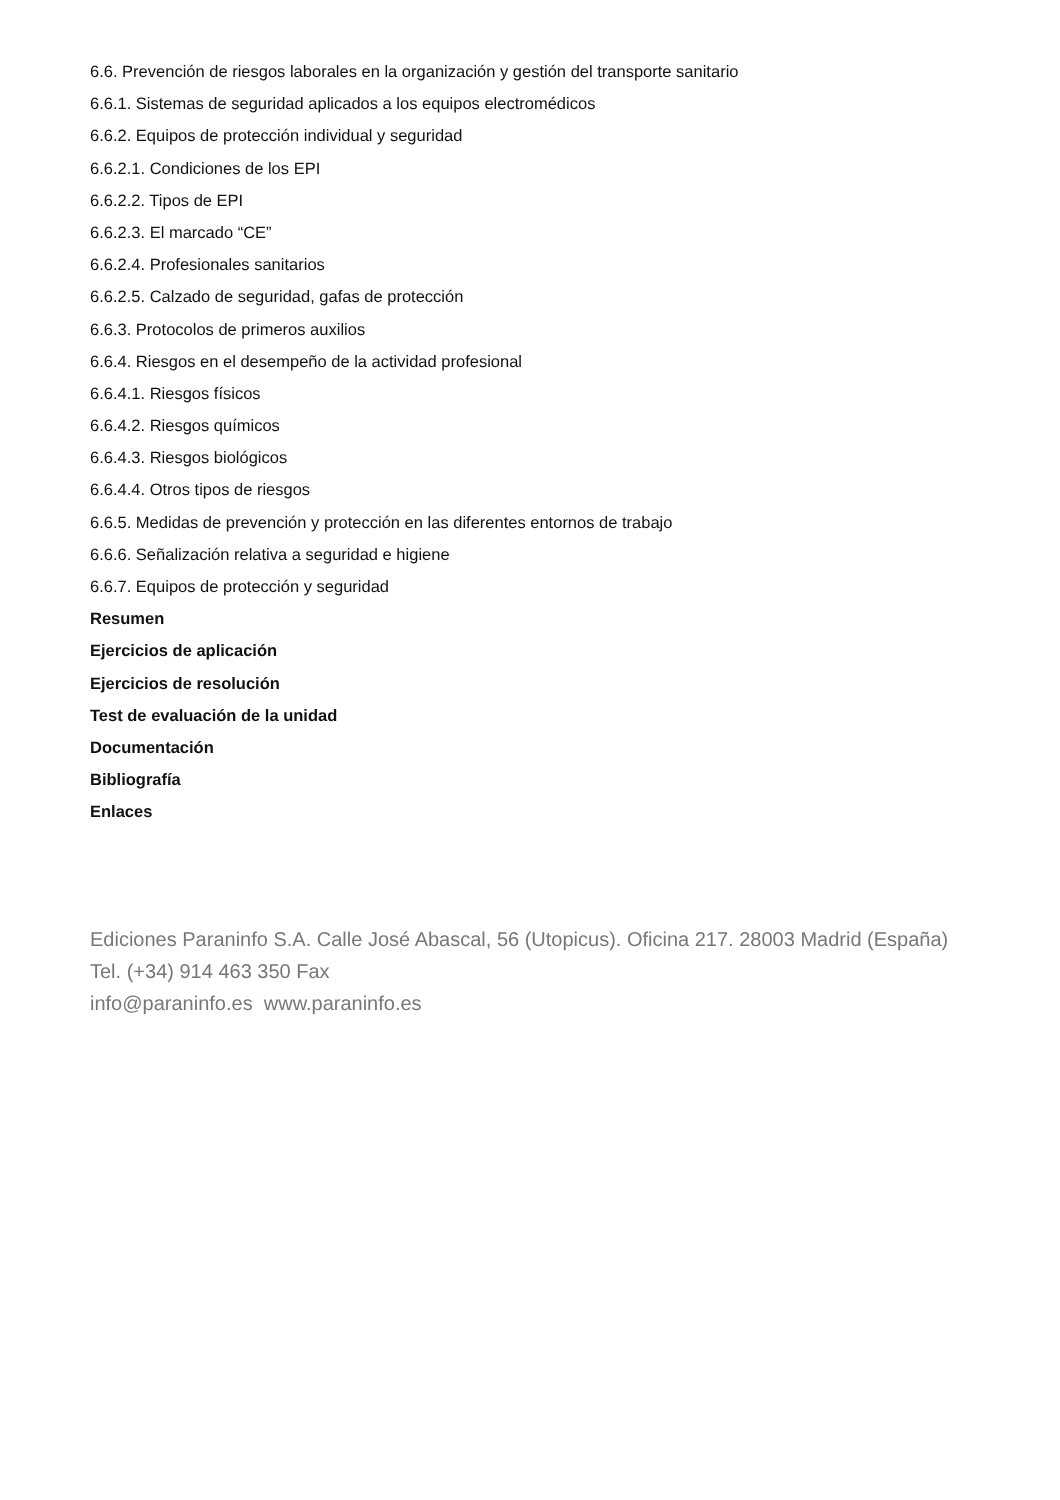6.6. Prevención de riesgos laborales en la organización y gestión del transporte sanitario
6.6.1. Sistemas de seguridad aplicados a los equipos electromédicos
6.6.2. Equipos de protección individual y seguridad
6.6.2.1. Condiciones de los EPI
6.6.2.2. Tipos de EPI
6.6.2.3. El marcado “CE”
6.6.2.4. Profesionales sanitarios
6.6.2.5. Calzado de seguridad, gafas de protección
6.6.3. Protocolos de primeros auxilios
6.6.4. Riesgos en el desempeño de la actividad profesional
6.6.4.1. Riesgos físicos
6.6.4.2. Riesgos químicos
6.6.4.3. Riesgos biológicos
6.6.4.4. Otros tipos de riesgos
6.6.5. Medidas de prevención y protección en las diferentes entornos de trabajo
6.6.6. Señalización relativa a seguridad e higiene
6.6.7. Equipos de protección y seguridad
Resumen
Ejercicios de aplicación
Ejercicios de resolución
Test de evaluación de la unidad
Documentación
Bibliografía
Enlaces
Ediciones Paraninfo S.A. Calle José Abascal, 56 (Utopicus). Oficina 217. 28003 Madrid (España)
Tel. (+34) 914 463 350 Fax
info@paraninfo.es www.paraninfo.es